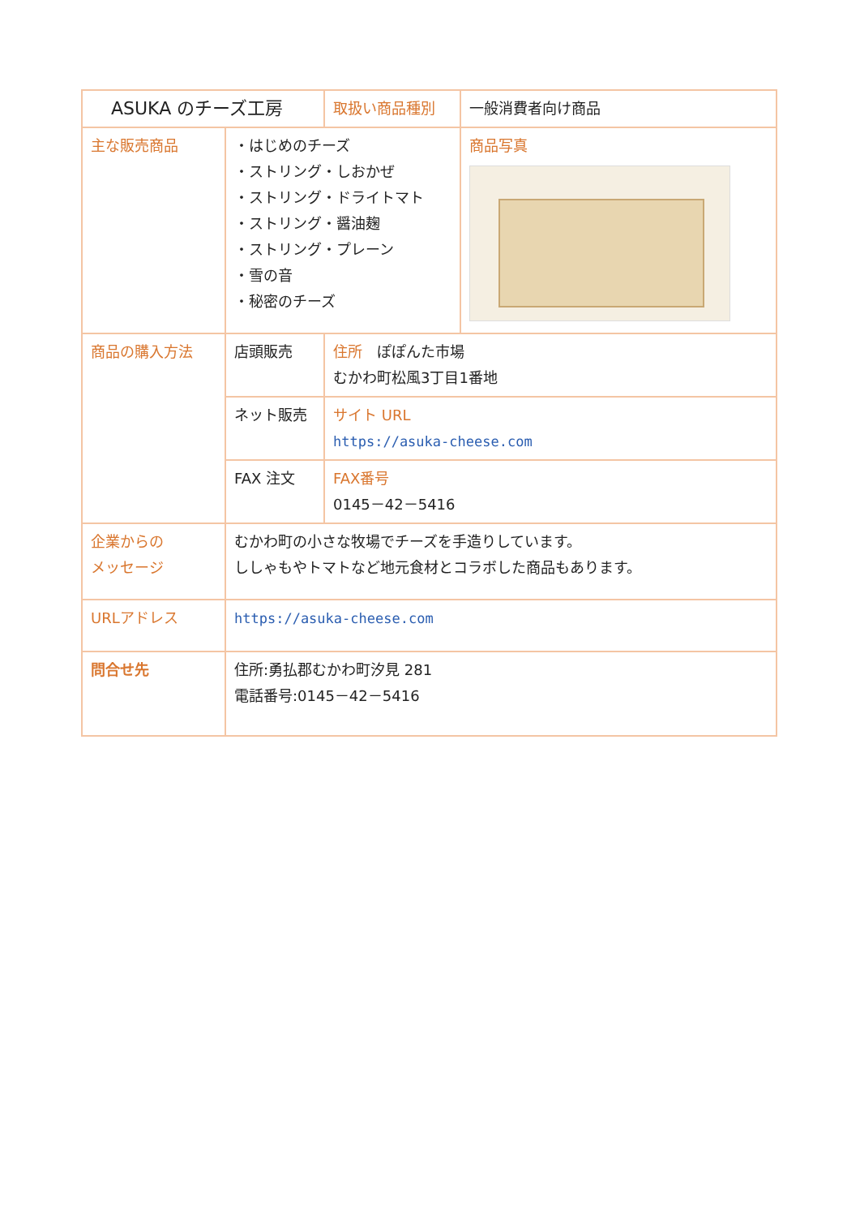| ASUKA のチーズ工房 | | 取扱い商品種別 | 一般消費者向け商品 |
| 主な販売商品 | ・はじめのチーズ ・ストリング・しおかぜ ・ストリング・ドライトマト ・ストリング・醤油麹 ・ストリング・プレーン ・雪の音 ・秘密のチーズ | | 商品写真 |
| 商品の購入方法 | 店頭販売 | 住所 ぽぽんた市場 むかわ町松風3丁目1番地 | |
| | ネット販売 | サイト URL https://asuka-cheese.com | |
| | FAX 注文 | FAX番号 0145－42－5416 | |
| 企業からの メッセージ | むかわ町の小さな牧場でチーズを手造りしています。 ししゃもやトマトなど地元食材とコラボした商品もあります。 | | |
| URLアドレス | https://asuka-cheese.com | | |
| 問合せ先 | 住所:勇払郡むかわ町汐見 281 電話番号:0145－42－5416 | | |